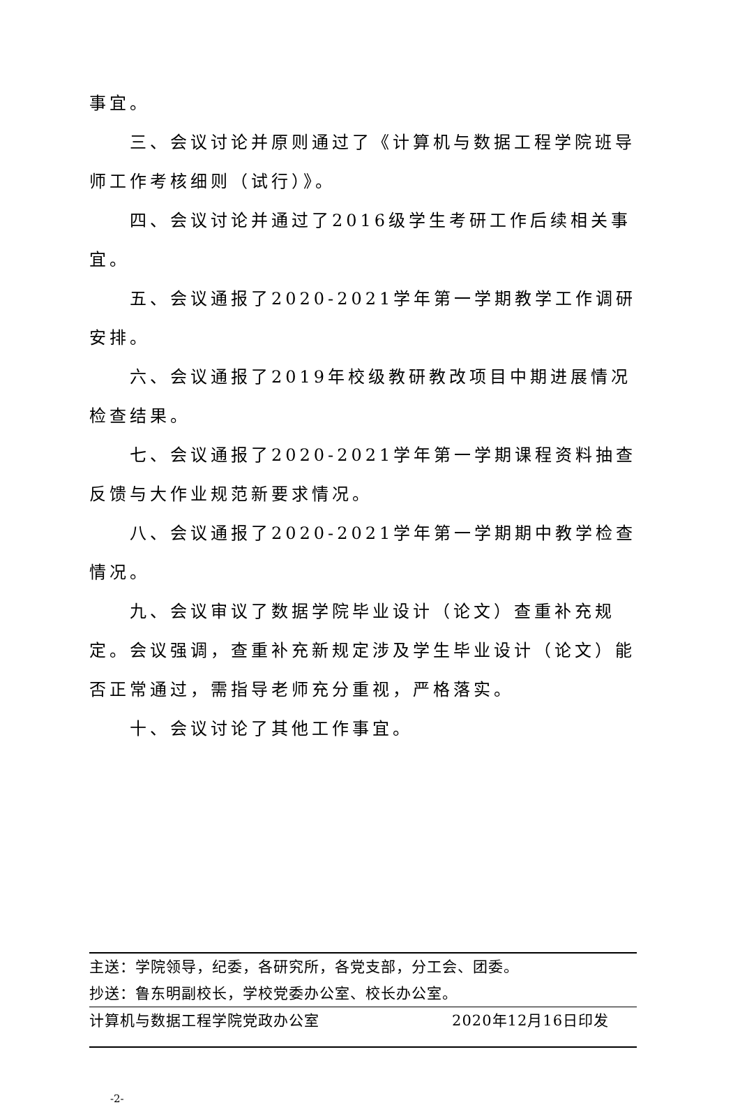事宜。
三、会议讨论并原则通过了《计算机与数据工程学院班导师工作考核细则（试行）》。
四、会议讨论并通过了2016级学生考研工作后续相关事宜。
五、会议通报了2020-2021学年第一学期教学工作调研安排。
六、会议通报了2019年校级教研教改项目中期进展情况检查结果。
七、会议通报了2020-2021学年第一学期课程资料抽查反馈与大作业规范新要求情况。
八、会议通报了2020-2021学年第一学期期中教学检查情况。
九、会议审议了数据学院毕业设计（论文）查重补充规定。会议强调，查重补充新规定涉及学生毕业设计（论文）能否正常通过，需指导老师充分重视，严格落实。
十、会议讨论了其他工作事宜。
主送：学院领导，纪委，各研究所，各党支部，分工会、团委。
抄送：鲁东明副校长，学校党委办公室、校长办公室。
计算机与数据工程学院党政办公室 2020年12月16日印发
-2-